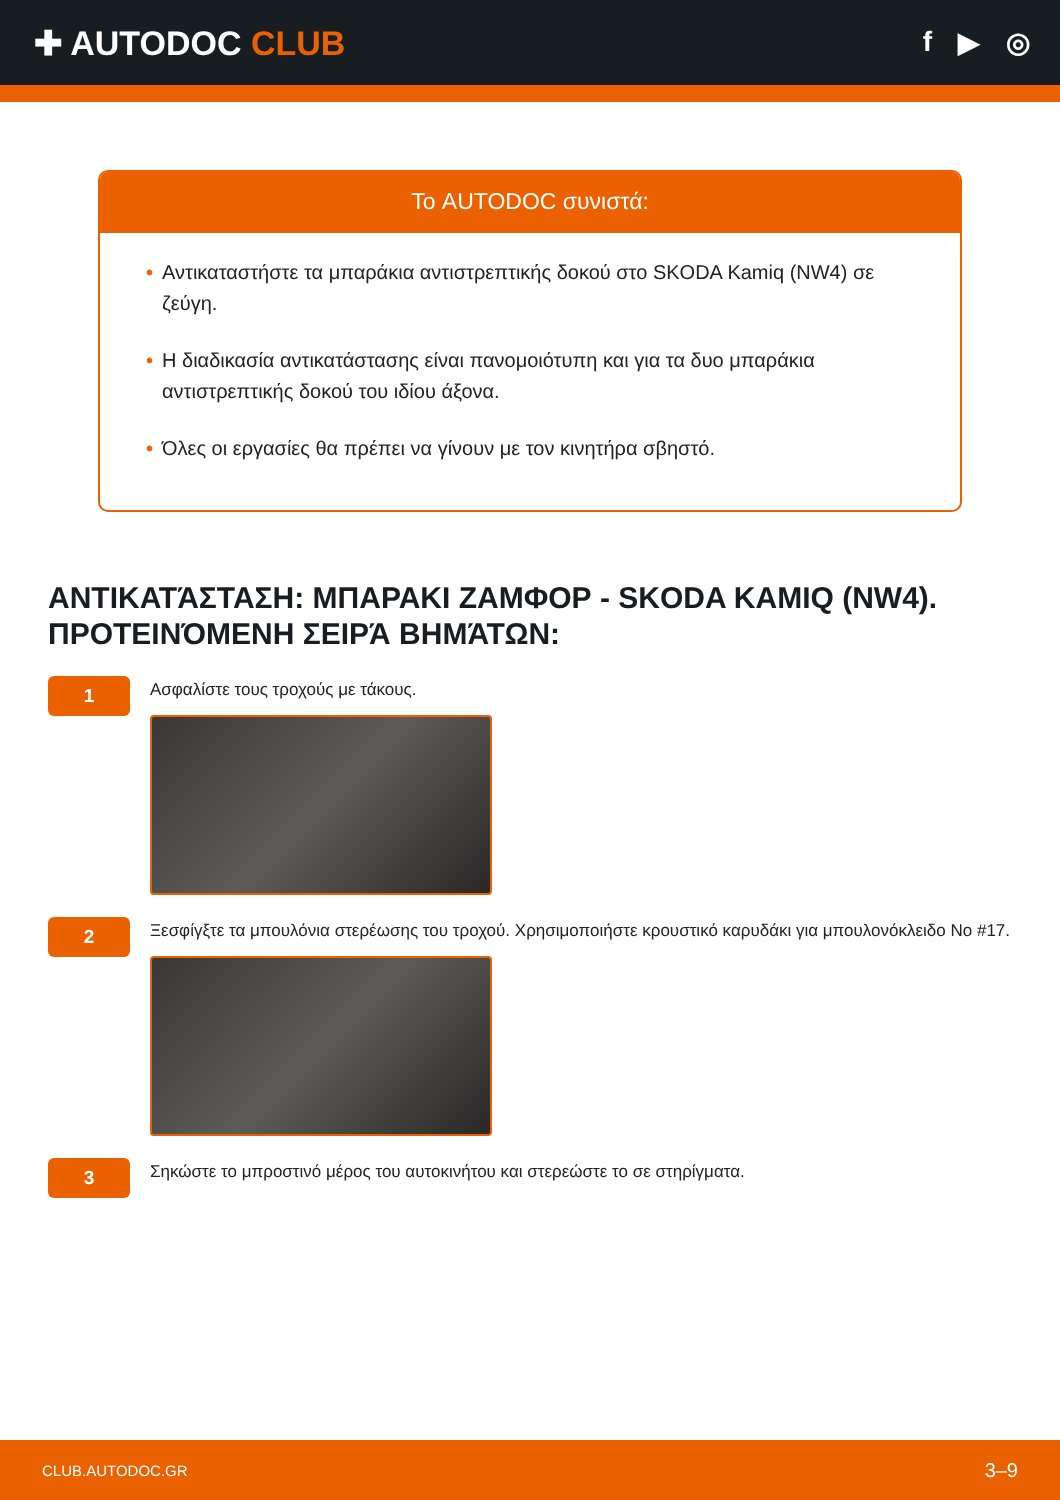✚ AUTODOC CLUB
f ▶ ◎
Το AUTODOC συνιστά:
• Αντικαταστήστε τα μπαράκια αντιστρεπτικής δοκού στο SKODA Kamiq (NW4) σε ζεύγη.
• Η διαδικασία αντικατάστασης είναι πανομοιότυπη και για τα δυο μπαράκια αντιστρεπτικής δοκού του ιδίου άξονα.
• Όλες οι εργασίες θα πρέπει να γίνουν με τον κινητήρα σβηστό.
ΑΝΤΙΚΑΤΆΣΤΑΣΗ: ΜΠΑΡΑΚΙ ΖΑΜΦΟΡ - SKODA KAMIQ (NW4). ΠΡΟΤΕΙΝΌΜΕΝΗ ΣΕΙΡΆ ΒΗΜΆΤΩΝ:
1
Ασφαλίστε τους τροχούς με τάκους.
2
Ξεσφίγξτε τα μπουλόνια στερέωσης του τροχού. Χρησιμοποιήστε κρουστικό καρυδάκι για μπουλονόκλειδο Νο #17.
3
Σηκώστε το μπροστινό μέρος του αυτοκινήτου και στερεώστε το σε στηρίγματα.
CLUB.AUTODOC.GR 3–9